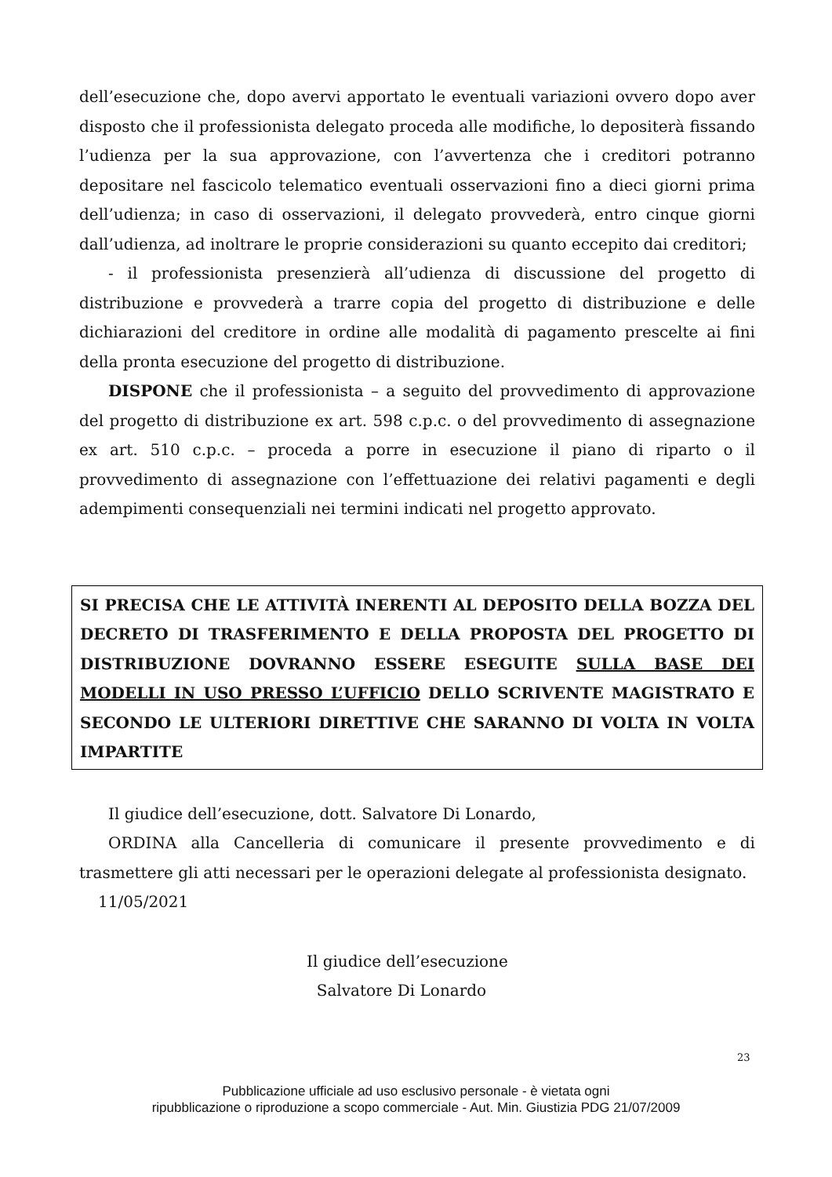dell’esecuzione che, dopo avervi apportato le eventuali variazioni ovvero dopo aver disposto che il professionista delegato proceda alle modifiche, lo depositerà fissando l’udienza per la sua approvazione, con l’avvertenza che i creditori potranno depositare nel fascicolo telematico eventuali osservazioni fino a dieci giorni prima dell’udienza; in caso di osservazioni, il delegato provvederà, entro cinque giorni dall’udienza, ad inoltrare le proprie considerazioni su quanto eccepito dai creditori;
- il professionista presenzierà all’udienza di discussione del progetto di distribuzione e provvederà a trarre copia del progetto di distribuzione e delle dichiarazioni del creditore in ordine alle modalità di pagamento prescelte ai fini della pronta esecuzione del progetto di distribuzione.
DISPONE che il professionista – a seguito del provvedimento di approvazione del progetto di distribuzione ex art. 598 c.p.c. o del provvedimento di assegnazione ex art. 510 c.p.c. – proceda a porre in esecuzione il piano di riparto o il provvedimento di assegnazione con l’effettuazione dei relativi pagamenti e degli adempimenti consequenziali nei termini indicati nel progetto approvato.
SI PRECISA CHE LE ATTIVITÀ INERENTI AL DEPOSITO DELLA BOZZA DEL DECRETO DI TRASFERIMENTO E DELLA PROPOSTA DEL PROGETTO DI DISTRIBUZIONE DOVRANNO ESSERE ESEGUITE SULLA BASE DEI MODELLI IN USO PRESSO L’UFFICIO DELLO SCRIVENTE MAGISTRATO E SECONDO LE ULTERIORI DIRETTIVE CHE SARANNO DI VOLTA IN VOLTA IMPARTITE
Il giudice dell’esecuzione, dott. Salvatore Di Lonardo,
ORDINA alla Cancelleria di comunicare il presente provvedimento e di trasmettere gli atti necessari per le operazioni delegate al professionista designato.
11/05/2021
Il giudice dell’esecuzione
Salvatore Di Lonardo
23
Pubblicazione ufficiale ad uso esclusivo personale - è vietata ogni
ripubblicazione o riproduzione a scopo commerciale - Aut. Min. Giustizia PDG 21/07/2009